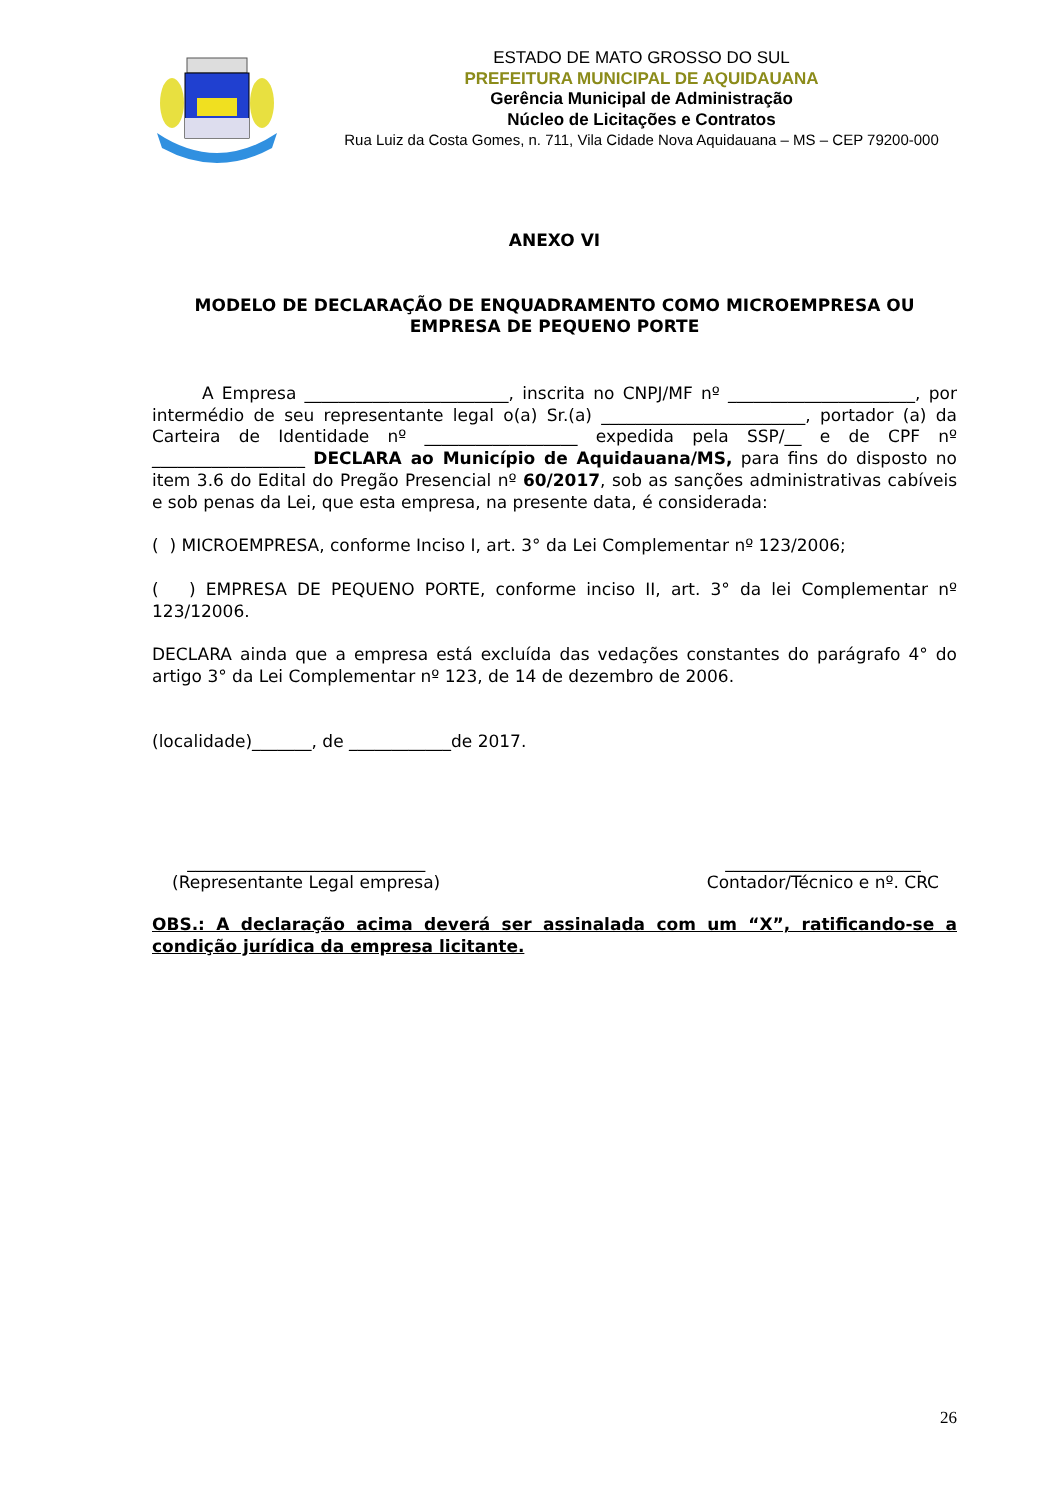ESTADO DE MATO GROSSO DO SUL
PREFEITURA MUNICIPAL DE AQUIDAUANA
Gerência Municipal de Administração
Núcleo de Licitações e Contratos
Rua Luiz da Costa Gomes, n. 711, Vila Cidade Nova Aquidauana – MS – CEP 79200-000
ANEXO VI
MODELO DE DECLARAÇÃO DE ENQUADRAMENTO COMO MICROEMPRESA OU EMPRESA DE PEQUENO PORTE
A Empresa ________________________, inscrita no CNPJ/MF nº ______________________, por intermédio de seu representante legal o(a) Sr.(a) ________________________, portador (a) da Carteira de Identidade nº __________________ expedida pela SSP/__ e de CPF nº __________________ DECLARA ao Município de Aquidauana/MS, para fins do disposto no item 3.6 do Edital do Pregão Presencial nº 60/2017, sob as sanções administrativas cabíveis e sob penas da Lei, que esta empresa, na presente data, é considerada:
( ) MICROEMPRESA, conforme Inciso I, art. 3° da Lei Complementar nº 123/2006;
( ) EMPRESA DE PEQUENO PORTE, conforme inciso II, art. 3° da lei Complementar nº 123/12006.
DECLARA ainda que a empresa está excluída das vedações constantes do parágrafo 4° do artigo 3° da Lei Complementar nº 123, de 14 de dezembro de 2006.
(localidade)_______, de ____________de 2017.
____________________________
(Representante Legal empresa)
_______________________
Contador/Técnico e nº. CRC
OBS.: A declaração acima deverá ser assinalada com um “X”, ratificando-se a condição jurídica da empresa licitante.
26